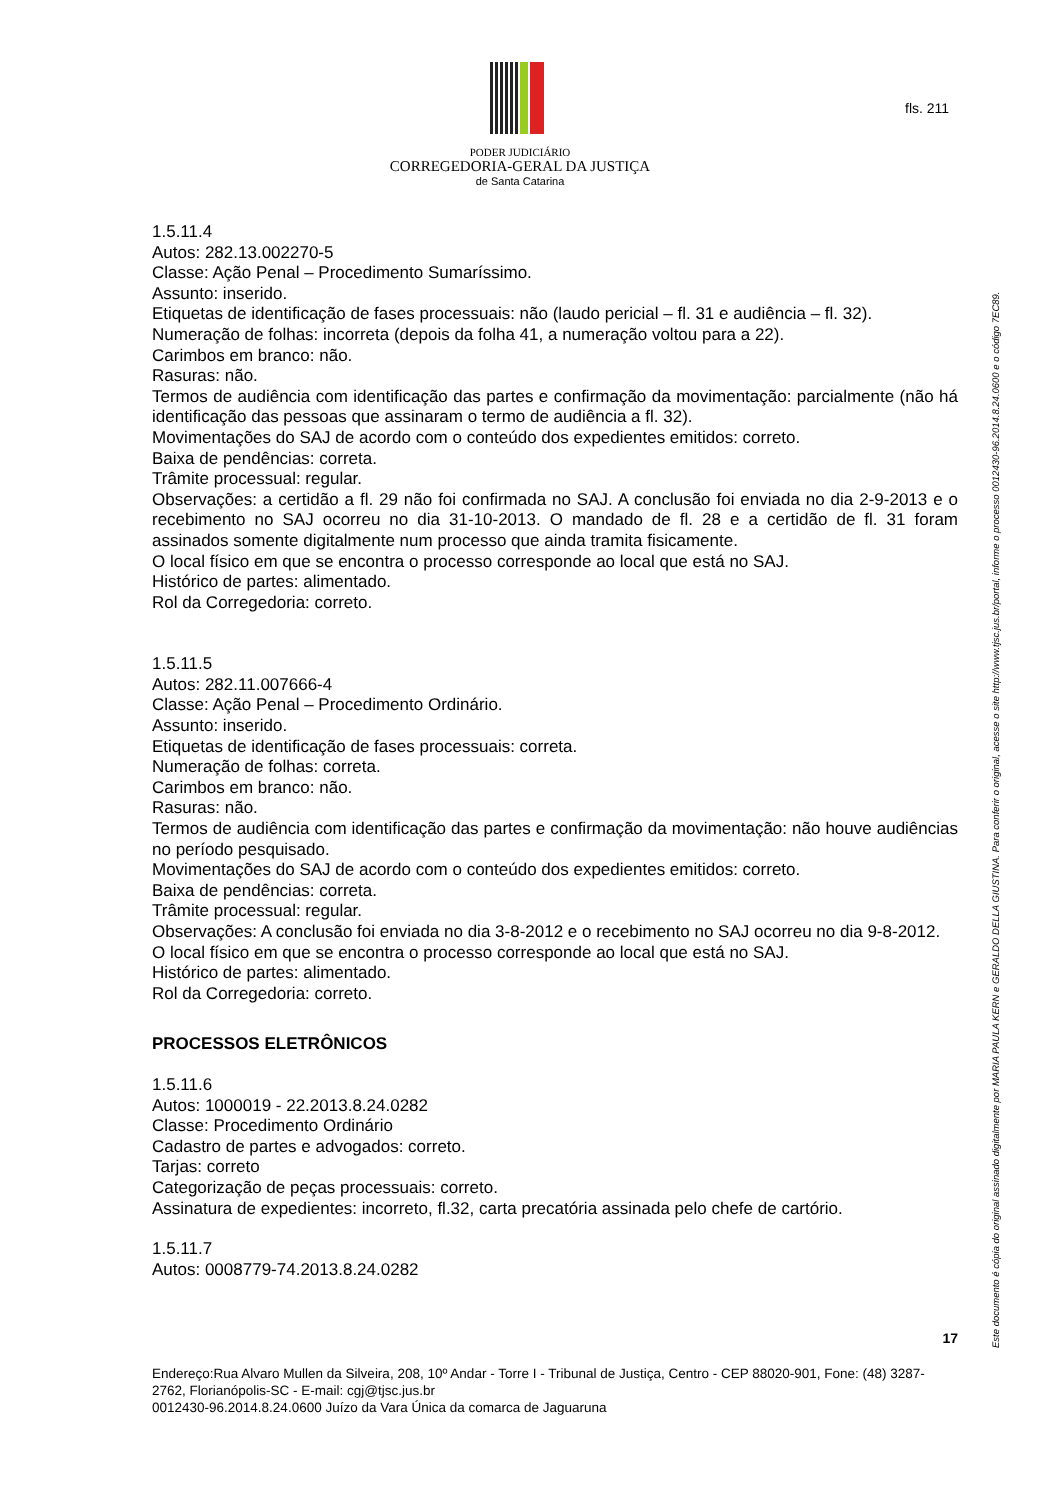PODER JUDICIÁRIO
CORREGEDORIA-GERAL DA JUSTIÇA
de Santa Catarina
fls. 211
1.5.11.4
Autos: 282.13.002270-5
Classe: Ação Penal – Procedimento Sumaríssimo.
Assunto: inserido.
Etiquetas de identificação de fases processuais: não (laudo pericial – fl. 31 e audiência – fl. 32).
Numeração de folhas: incorreta (depois da folha 41, a numeração voltou para a 22).
Carimbos em branco: não.
Rasuras: não.
Termos de audiência com identificação das partes e confirmação da movimentação: parcialmente (não há identificação das pessoas que assinaram o termo de audiência a fl. 32).
Movimentações do SAJ de acordo com o conteúdo dos expedientes emitidos: correto.
Baixa de pendências: correta.
Trâmite processual: regular.
Observações: a certidão a fl. 29 não foi confirmada no SAJ. A conclusão foi enviada no dia 2-9-2013 e o recebimento no SAJ ocorreu no dia 31-10-2013. O mandado de fl. 28 e a certidão de fl. 31 foram assinados somente digitalmente num processo que ainda tramita fisicamente.
O local físico em que se encontra o processo corresponde ao local que está no SAJ.
Histórico de partes: alimentado.
Rol da Corregedoria: correto.
1.5.11.5
Autos: 282.11.007666-4
Classe: Ação Penal – Procedimento Ordinário.
Assunto: inserido.
Etiquetas de identificação de fases processuais: correta.
Numeração de folhas: correta.
Carimbos em branco: não.
Rasuras: não.
Termos de audiência com identificação das partes e confirmação da movimentação: não houve audiências no período pesquisado.
Movimentações do SAJ de acordo com o conteúdo dos expedientes emitidos: correto.
Baixa de pendências: correta.
Trâmite processual: regular.
Observações: A conclusão foi enviada no dia 3-8-2012 e o recebimento no SAJ ocorreu no dia 9-8-2012.
O local físico em que se encontra o processo corresponde ao local que está no SAJ.
Histórico de partes: alimentado.
Rol da Corregedoria: correto.
PROCESSOS ELETRÔNICOS
1.5.11.6
Autos: 1000019 - 22.2013.8.24.0282
Classe: Procedimento Ordinário
Cadastro de partes e advogados: correto.
Tarjas: correto
Categorização de peças processuais: correto.
Assinatura de expedientes: incorreto, fl.32, carta precatória assinada pelo chefe de cartório.
1.5.11.7
Autos: 0008779-74.2013.8.24.0282
17
Endereço:Rua Alvaro Mullen da Silveira, 208, 10º Andar - Torre I - Tribunal de Justiça, Centro - CEP 88020-901, Fone: (48) 3287-2762, Florianópolis-SC - E-mail: cgj@tjsc.jus.br
0012430-96.2014.8.24.0600 Juízo da Vara Única da comarca de Jaguaruna
Este documento é cópia do original assinado digitalmente por MARIA PAULA KERN e GERALDO DELLA GIUSTINA. Para conferir o original, acesse o site http://www.tjsc.jus.br/portal, informe o processo 0012430-96.2014.8.24.0600 e o código 7EC89.